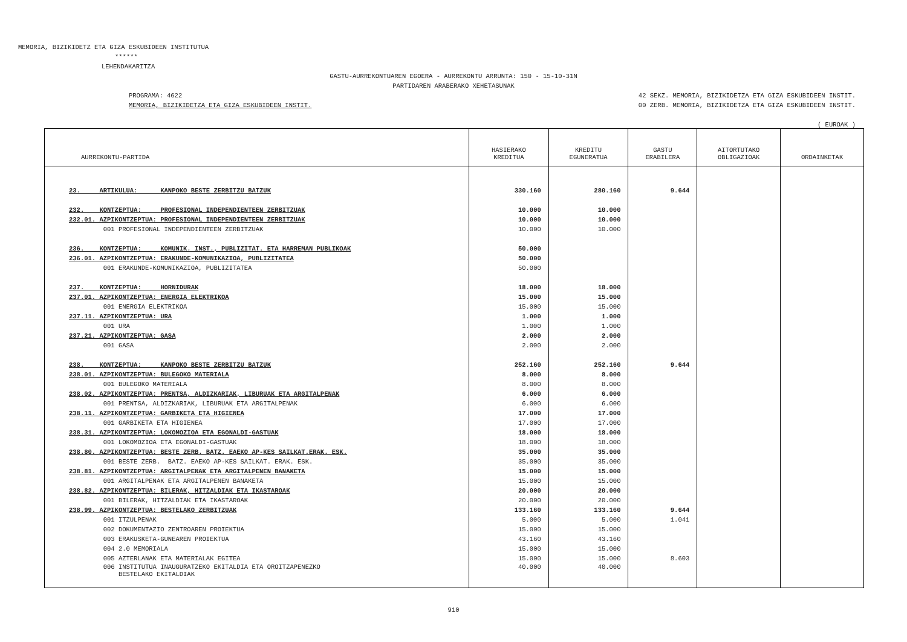MEMORIA, BIZIKIDETZ ETA GIZA ESKUBIDEEN INSTITUTUA
******
LEHENDAKARITZA
GASTU-AURREKONTUAREN EGOERA - AURREKONTU ARRUNTA: 150 - 15-10-31N
PARTIDAREN ARABERAKO XEHETASUNAK
PROGRAMA: 4622 42 SEKZ. MEMORIA, BIZIKIDETZA ETA GIZA ESKUBIDEEN INSTIT.
MEMORIA, BIZIKIDETZA ETA GIZA ESKUBIDEEN INSTIT. 00 ZERB. MEMORIA, BIZIKIDETZA ETA GIZA ESKUBIDEEN INSTIT.
( EUROAK )
| AURREKONTU-PARTIDA | HASIERAKO KREDITUA | KREDITU EGUNERATUA | GASTU ERABILERA | AITORTUTAKO OBLIGAZIOAK | ORDAINKETAK |
| --- | --- | --- | --- | --- | --- |
| 23. ARTIKULUA: KANPOKO BESTE ZERBITZU BATZUK | 330.160 | 280.160 | 9.644 | | |
| 232. KONTZEPTUA: PROFESIONAL INDEPENDIENTEEN ZERBITZUAK | 10.000 | 10.000 | | | |
| 232.01. AZPIKONTZEPTUA: PROFESIONAL INDEPENDIENTEEN ZERBITZUAK | 10.000 | 10.000 | | | |
| 001 PROFESIONAL INDEPENDIENTEEN ZERBITZUAK | 10.000 | 10.000 | | | |
| 236. KONTZEPTUA: KOMUNIK. INST., PUBLIZITAT. ETA HARREMAN PUBLIKOAK | 50.000 | | | | |
| 236.01. AZPIKONTZEPTUA: ERAKUNDE-KOMUNIKAZIOA, PUBLIZITATEA | 50.000 | | | | |
| 001 ERAKUNDE-KOMUNIKAZIOA, PUBLIZITATEA | 50.000 | | | | |
| 237. KONTZEPTUA: HORNIDURAK | 18.000 | 18.000 | | | |
| 237.01. AZPIKONTZEPTUA: ENERGIA ELEKTRIKOA | 15.000 | 15.000 | | | |
| 001 ENERGIA ELEKTRIKOA | 15.000 | 15.000 | | | |
| 237.11. AZPIKONTZEPTUA: URA | 1.000 | 1.000 | | | |
| 001 URA | 1.000 | 1.000 | | | |
| 237.21. AZPIKONTZEPTUA: GASA | 2.000 | 2.000 | | | |
| 001 GASA | 2.000 | 2.000 | | | |
| 238. KONTZEPTUA: KANPOKO BESTE ZERBITZU BATZUK | 252.160 | 252.160 | 9.644 | | |
| 238.01. AZPIKONTZEPTUA: BULEGOKO MATERIALA | 8.000 | 8.000 | | | |
| 001 BULEGOKO MATERIALA | 8.000 | 8.000 | | | |
| 238.02. AZPIKONTZEPTUA: PRENTSA, ALDIZKARIAK, LIBURUAK ETA ARGITALPENAK | 6.000 | 6.000 | | | |
| 001 PRENTSA, ALDIZKARIAK, LIBURUAK ETA ARGITALPENAK | 6.000 | 6.000 | | | |
| 238.11. AZPIKONTZEPTUA: GARBIKETA ETA HIGIENEA | 17.000 | 17.000 | | | |
| 001 GARBIKETA ETA HIGIENEA | 17.000 | 17.000 | | | |
| 238.31. AZPIKONTZEPTUA: LOKOMOZIOA ETA EGONALDI-GASTUAK | 18.000 | 18.000 | | | |
| 001 LOKOMOZIOA ETA EGONALDI-GASTUAK | 18.000 | 18.000 | | | |
| 238.80. AZPIKONTZEPTUA: BESTE ZERB. BATZ. EAEKO AP-KES SAILKAT.ERAK. ESK. | 35.000 | 35.000 | | | |
| 001 BESTE ZERB. BATZ. EAEKO AP-KES SAILKAT. ERAK. ESK. | 35.000 | 35.000 | | | |
| 238.81. AZPIKONTZEPTUA: ARGITALPENAK ETA ARGITALPENEN BANAKETA | 15.000 | 15.000 | | | |
| 001 ARGITALPENAK ETA ARGITALPENEN BANAKETA | 15.000 | 15.000 | | | |
| 238.82. AZPIKONTZEPTUA: BILERAK, HITZALDIAK ETA IKASTAROAK | 20.000 | 20.000 | | | |
| 001 BILERAK, HITZALDIAK ETA IKASTAROAK | 20.000 | 20.000 | | | |
| 238.99. AZPIKONTZEPTUA: BESTELAKO ZERBITZUAK | 133.160 | 133.160 | 9.644 | | |
| 001 ITZULPENAK | 5.000 | 5.000 | 1.041 | | |
| 002 DOKUMENTAZIO ZENTROAREN PROIEKTUA | 15.000 | 15.000 | | | |
| 003 ERAKUSKETA-GUNEAREN PROIEKTUA | 43.160 | 43.160 | | | |
| 004 2.0 MEMORIALA | 15.000 | 15.000 | | | |
| 005 AZTERLANAK ETA MATERIALAK EGITEA | 15.000 | 15.000 | 8.603 | | |
| 006 INSTITUTUA INAUGURATZEKO EKITALDIA ETA OROITZAPENEZKO BESTELAKO EKITALDIAK | 40.000 | 40.000 | | | |
910